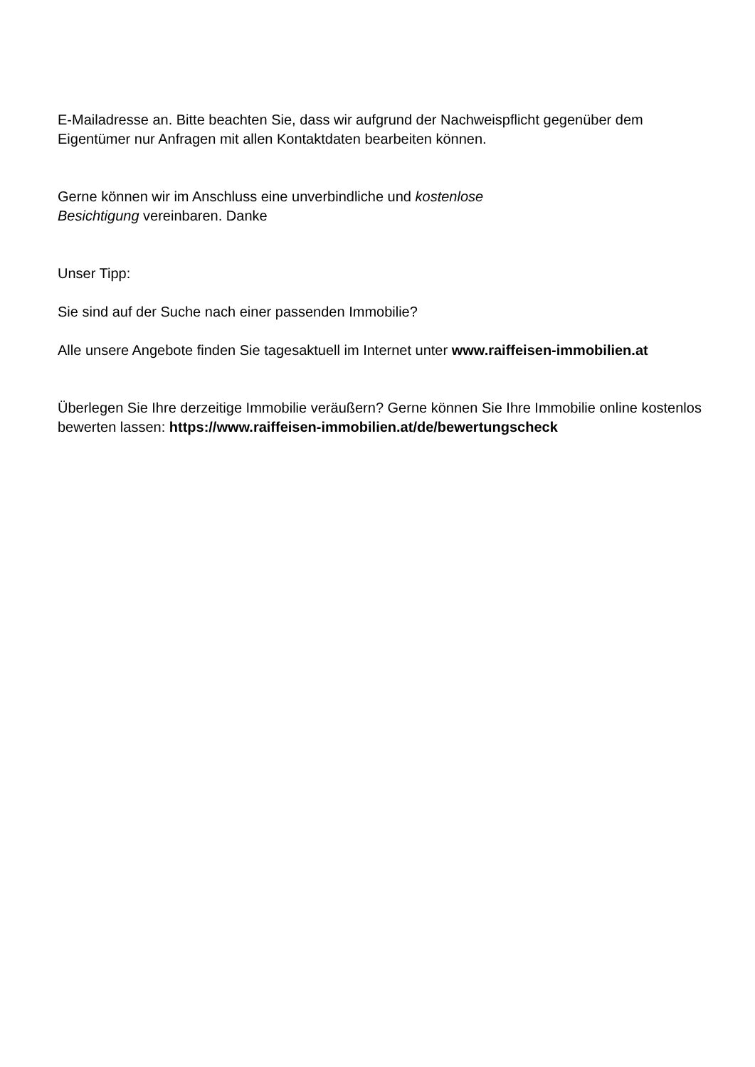E-Mailadresse an. Bitte beachten Sie, dass wir aufgrund der Nachweispflicht gegenüber dem Eigentümer nur Anfragen mit allen Kontaktdaten bearbeiten können.
Gerne können wir im Anschluss eine unverbindliche und kostenlose Besichtigung vereinbaren. Danke
Unser Tipp:
Sie sind auf der Suche nach einer passenden Immobilie?
Alle unsere Angebote finden Sie tagesaktuell im Internet unter www.raiffeisen-immobilien.at
Überlegen Sie Ihre derzeitige Immobilie veräußern? Gerne können Sie Ihre Immobilie online kostenlos bewerten lassen: https://www.raiffeisen-immobilien.at/de/bewertungscheck